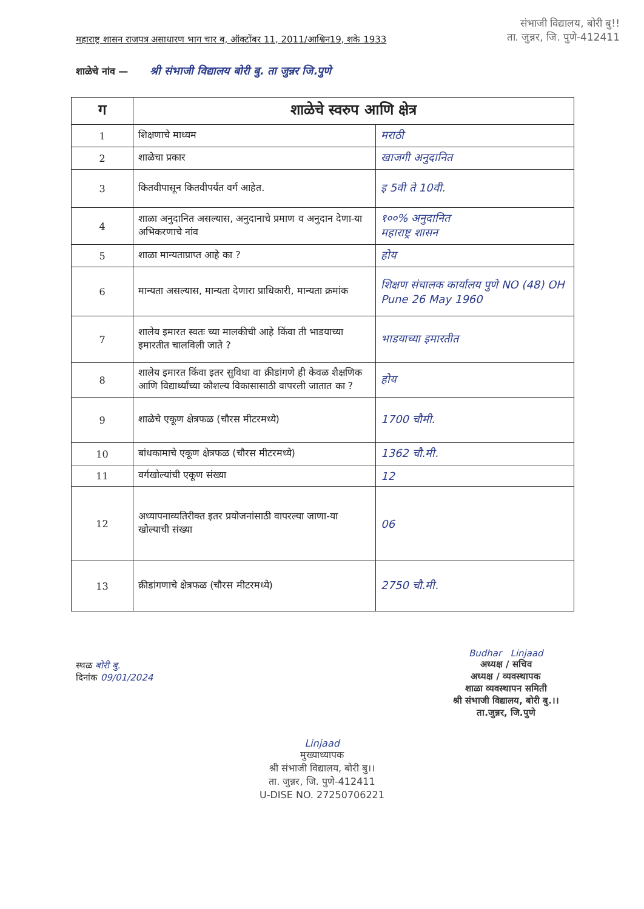महाराष्ट्र शासन राजपत्र असाधारण भाग चार ब, ऑक्टोंबर 11, 2011/आश्विन19, शके 1933
संभाजी विद्यालय, बोरी बु!!
ता. जुन्नर, जि. पुणे-412411
शाळेचे नांव — श्री संभाजी विद्यालय बोरी बु. ता जुन्नर जि.पुणे
| ग | शाळेचे स्वरुप आणि क्षेत्र | |
| --- | --- | --- |
| 1 | शिक्षणाचे माध्यम | मराठी |
| 2 | शाळेचा प्रकार | खाजगी अनुदानित |
| 3 | कितवीपासून कितवीपर्यंत वर्ग आहेत. | इ 5वी ते 10वी. |
| 4 | शाळा अनुदानित असल्यास, अनुदानाचे प्रमाण व अनुदान देणा-या अभिकरणाचे नांव | १००% अनुदानित महाराष्ट्र शासन |
| 5 | शाळा मान्यताप्राप्त आहे का ? | होय |
| 6 | मान्यता असल्यास, मान्यता देणारा प्राधिकारी, मान्यता क्रमांक | शिक्षण संचालक कार्यालय पुणे NO (48) OH Pune 26 May 1960 |
| 7 | शालेय इमारत स्वतः च्या मालकीची आहे किंवा ती भाडयाच्या इमारतीत चालविली जाते ? | भाडयाच्या इमारतीत |
| 8 | शालेय इमारत किंवा इतर सुविधा वा क्रीडांगणे ही केवळ शैक्षणिक आणि विद्यार्थ्यांच्या कौशल्य विकासासाठी वापरली जातात का ? | होय |
| 9 | शाळेचे एकूण क्षेत्रफळ (चौरस मीटरमध्ये) | 1700 चौमी. |
| 10 | बांधकामाचे एकूण क्षेत्रफळ (चौरस मीटरमध्ये) | 1362 चौ.मी. |
| 11 | वर्गखोल्यांची एकूण संख्या | 12 |
| 12 | अध्यापनाव्यतिरीक्त इतर प्रयोजनांसाठी वापरल्या जाणा-या खोल्याची संख्या | 06 |
| 13 | क्रीडांगणाचे क्षेत्रफळ (चौरस मीटरमध्ये) | 2750 चौ.मी. |
स्थळ बोरी बु.
दिनांक 09/01/2024
Budhar Linjaad
अध्यक्ष / सचिव
अध्यक्ष / व्यवस्थापक
शाळा व्यवस्थापन समिती
श्री संभाजी विद्यालय, बोरी बु.।।
ता.जुन्नर, जि.पुणे
Linjaad
मुख्याध्यापक
श्री संभाजी विद्यालय, बोरी बु।।
ता. जुन्नर, जि. पुणे-412411
U-DISE NO. 27250706221